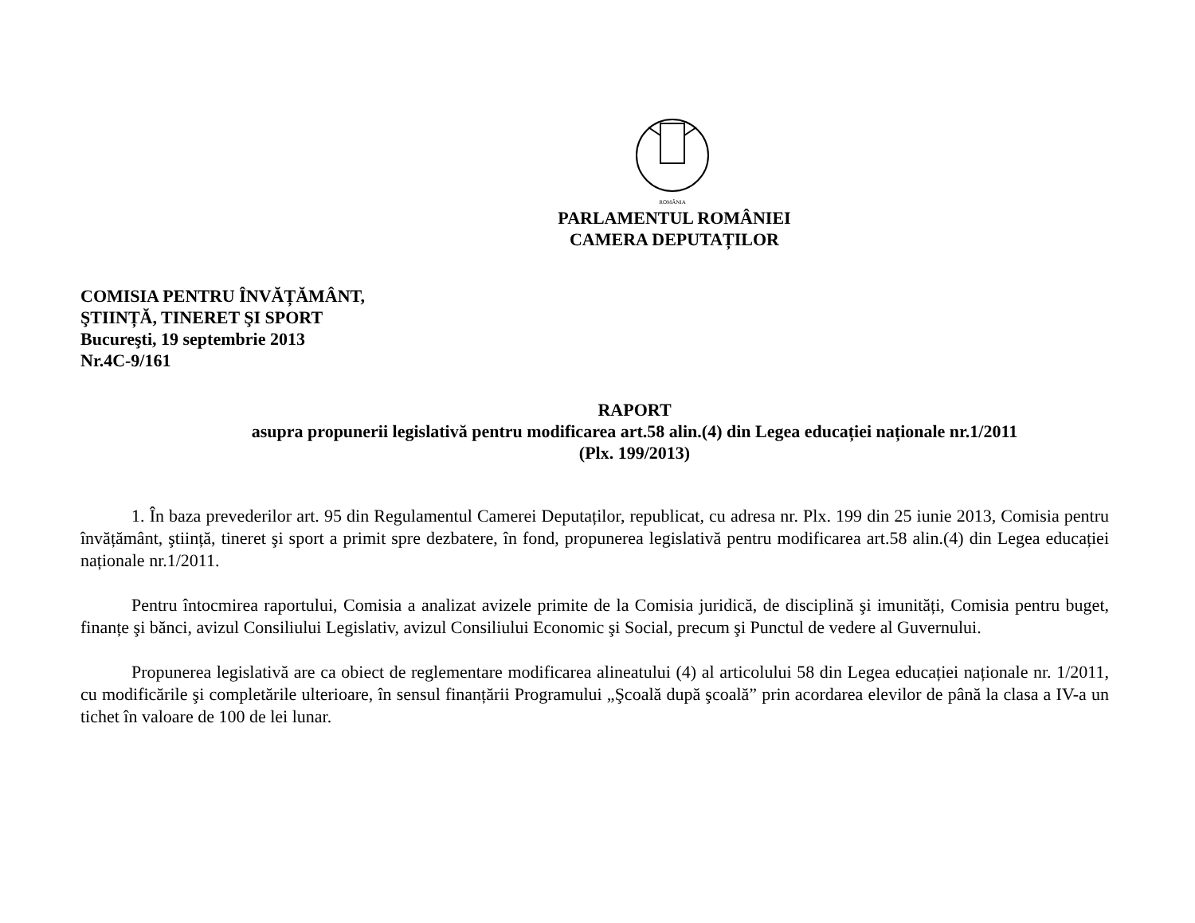ROMÂNIA
PARLAMENTUL ROMÂNIEI
CAMERA DEPUTAȚILOR
COMISIA PENTRU ÎNVĂȚĂMÂNT,
ŞTIINȚĂ, TINERET ŞI SPORT
Bucureşti, 19 septembrie 2013
Nr.4C-9/161
RAPORT
asupra propunerii legislativă pentru modificarea art.58 alin.(4) din Legea educației naționale nr.1/2011
(Plx. 199/2013)
1. În baza prevederilor art. 95 din Regulamentul Camerei Deputaților, republicat, cu adresa nr. Plx. 199 din 25 iunie 2013, Comisia pentru învățământ, ştiință, tineret şi sport a primit spre dezbatere, în fond, propunerea legislativă pentru modificarea art.58 alin.(4) din Legea educației naționale nr.1/2011.
Pentru întocmirea raportului, Comisia a analizat avizele primite de la Comisia juridică, de disciplină şi imunități, Comisia pentru buget, finanțe şi bănci, avizul Consiliului Legislativ, avizul Consiliului Economic şi Social, precum şi Punctul de vedere al Guvernului.
Propunerea legislativă are ca obiect de reglementare modificarea alineatului (4) al articolului 58 din Legea educației naționale nr. 1/2011, cu modificările şi completările ulterioare, în sensul finanțării Programului „Şcoală după şcoală” prin acordarea elevilor de până la clasa a IV-a un tichet în valoare de 100 de lei lunar.